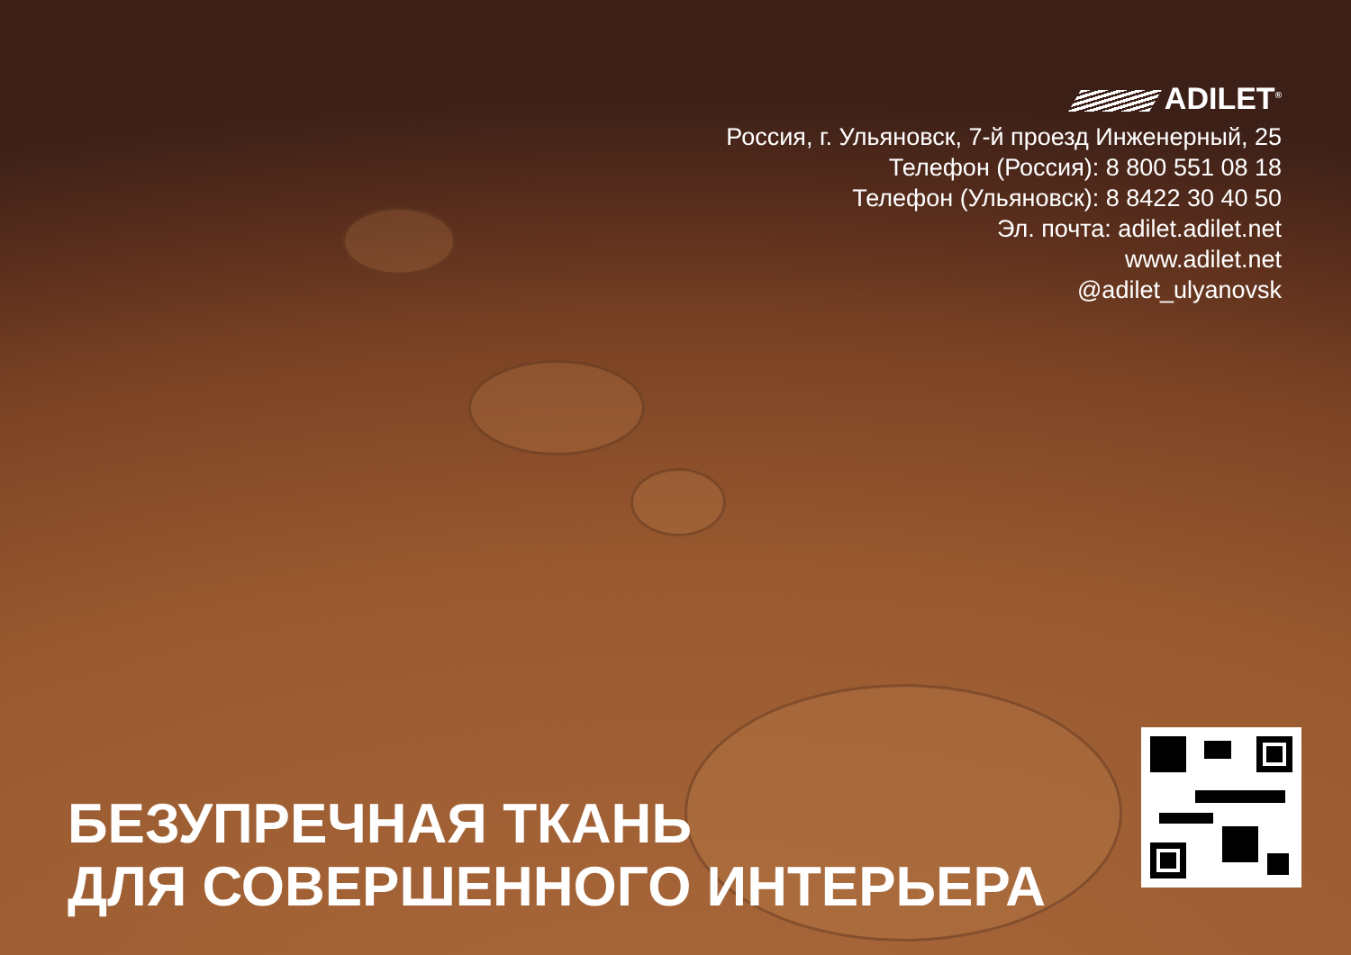ADILET<sup>®</sup>
Россия, г. Ульяновск, 7-й проезд Инженерный, 25
Телефон (Россия): 8 800 551 08 18
Телефон (Ульяновск): 8 8422 30 40 50
Эл. почта: adilet.adilet.net
www.adilet.net
@adilet_ulyanovsk
БЕЗУПРЕЧНАЯ ТКАНЬ
ДЛЯ СОВЕРШЕННОГО ИНТЕРЬЕРА